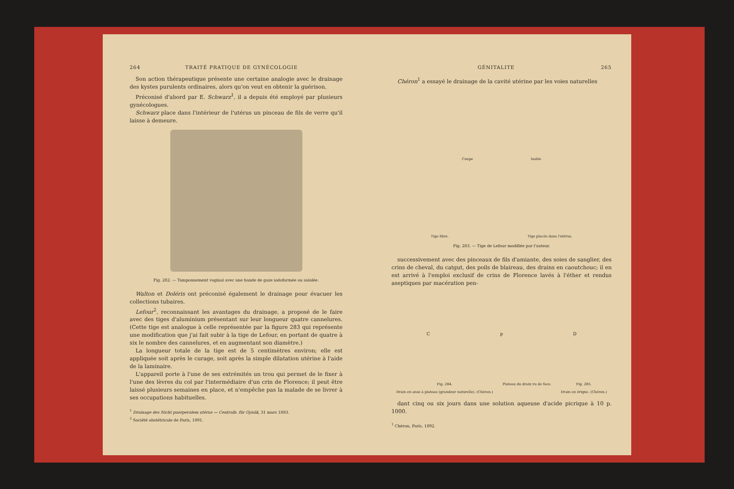264 TRAITÉ PRATIQUE DE GYNÉCOLOGIE
Son action thérapeutique présente une certaine analogie avec le drainage des kystes purulents ordinaires, alors qu'on veut en obtenir la guérison.
Préconisé d'abord par E. Schwarz<sup>1</sup>, il a depuis été employé par plusieurs gynécologues.
Schwarz place dans l'intérieur de l'utérus un pinceau de fils de verre qu'il laisse à demeure.
Fig. 282. — Tamponnement vaginal avec une bande de gaze iodoformée ou salolée.
Walton et Doléris ont préconisé également le drainage pour évacuer les collections tubaires.
Lefour<sup>2</sup>, reconnaissant les avantages du drainage, a proposé de le faire avec des tiges d'aluminium présentant sur leur longueur quatre cannelures. (Cette tige est analogue à celle représentée par la figure 283 qui représente une modification que j'ai fait subir à la tige de Lefour, en portant de quatre à six le nombre des cannelures, et en augmentant son diamètre.)
La longueur totale de la tige est de 5 centimètres environ; elle est appliquée soit après le curage, soit après la simple dilatation utérine à l'aide de la laminaire.
L'appareil porte à l'une de ses extrémités un trou qui permet de le fixer à l'une des lèvres du col par l'intermédiaire d'un crin de Florence; il peut être laissé plusieurs semaines en place, et n'empêche pas la malade de se livrer à ses occupations habituelles.
<sup>1</sup> Drainage des Nicht puerperalem utérus — Centralb. für Gynäk, 31 mars 1883.
<sup>2</sup> Société obstétricale de Paris, 1891.
GÉNITALITE 265
Chéron<sup>1</sup> a essayé le drainage de la cavité utérine par les voies naturelles
Coupe Isolée
Tige libre. Tige placée dans l'utérus.
Fig. 283. — Tige de Lefour modifiée par l'auteur.
successivement avec des pinceaux de fils d'amiante, des soies de sanglier, des crins de cheval, du catgut, des poils de blaireau, des drains en caoutchouc; il en est arrivé à l'emploi exclusif de crins de Florence lavés à l'éther et rendus aseptiques par macération pen-
Cp D
Fig. 284.
Drain en anse à plateau (grandeur naturelle). (Chéron.) Plateau du drain vu de face. Fig. 285.
Drain en érigne. (Chéron.)
dant cinq ou six jours dans une solution aqueuse d'acide picrique à 10 p. 1000.
<sup>1</sup> Chéron, Paris, 1892.